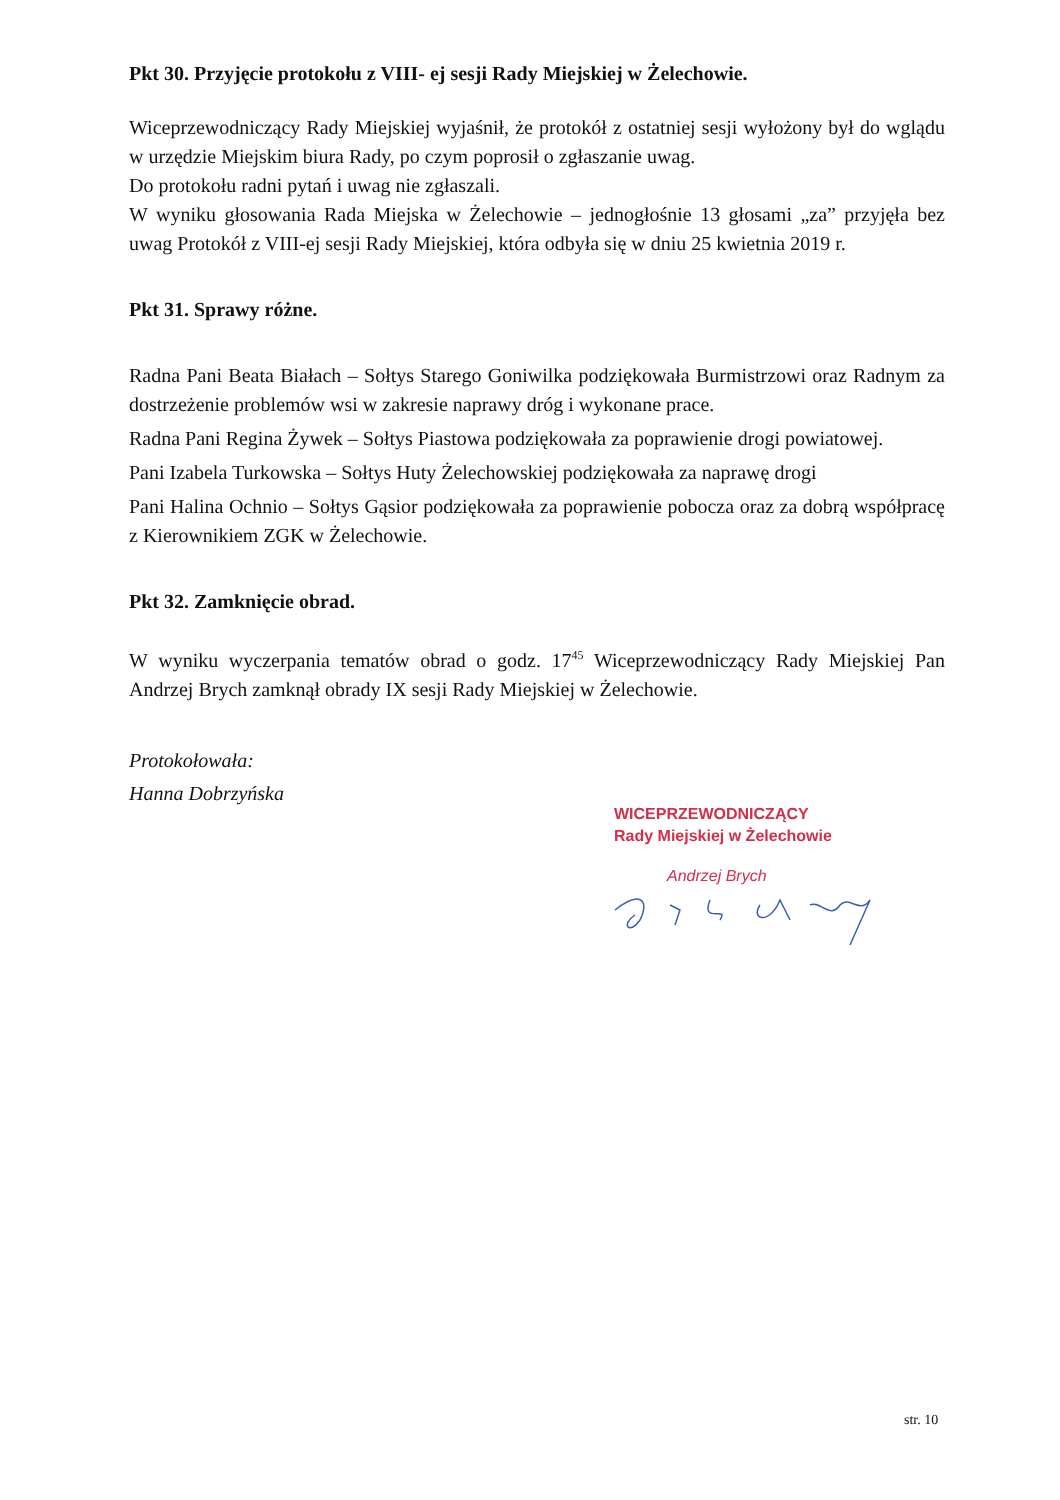Pkt 30. Przyjęcie protokołu z VIII- ej sesji Rady Miejskiej w Żelechowie.
Wiceprzewodniczący Rady Miejskiej wyjaśnił, że protokół z ostatniej sesji wyłożony był do wglądu w urzędzie Miejskim biura Rady, po czym poprosił o zgłaszanie uwag.
Do protokołu radni pytań i uwag nie zgłaszali.
W wyniku głosowania Rada Miejska w Żelechowie – jednogłośnie 13 głosami „za” przyjęła bez uwag Protokół z VIII-ej sesji Rady Miejskiej, która odbyła się w dniu 25 kwietnia 2019 r.
Pkt 31. Sprawy różne.
Radna Pani Beata Białach – Sołtys Starego Goniwilka podziękowała Burmistrzowi oraz Radnym za dostrzeżenie problemów wsi w zakresie naprawy dróg i wykonane prace.
Radna Pani Regina Żywek – Sołtys Piastowa podziękowała za poprawienie drogi powiatowej.
Pani Izabela Turkowska – Sołtys Huty Żelechowskiej podziękowała za naprawę drogi
Pani Halina Ochnio – Sołtys Gąsior podziękowała za poprawienie pobocza oraz za dobrą współpracę z Kierownikiem ZGK w Żelechowie.
Pkt 32. Zamknięcie obrad.
W wyniku wyczerpania tematów obrad o godz. 17<sup>45</sup> Wiceprzewodniczący Rady Miejskiej Pan Andrzej Brych zamknął obrady IX sesji Rady Miejskiej w Żelechowie.
Protokołowała:
Hanna Dobrzyńska
WICEPRZEWODNICZĄCY
Rady Miejskiej w Żelechowie
Andrzej Brych
str. 10